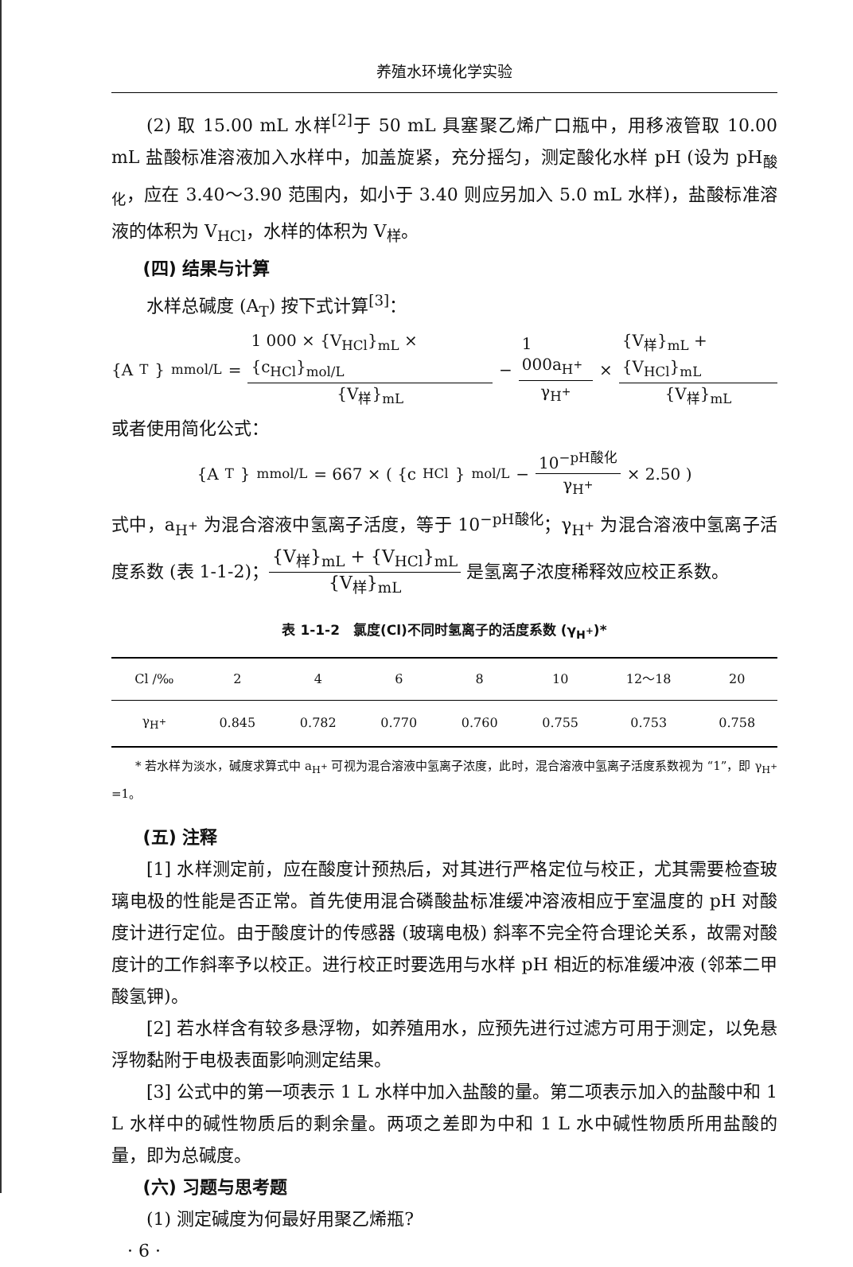养殖水环境化学实验
(2) 取 15.00 mL 水样<sup>[2]</sup>于 50 mL 具塞聚乙烯广口瓶中，用移液管取 10.00 mL 盐酸标准溶液加入水样中，加盖旋紧，充分摇匀，测定酸化水样 pH (设为 pH<sub>酸化</sub>，应在 3.40～3.90 范围内，如小于 3.40 则应另加入 5.0 mL 水样)，盐酸标准溶液的体积为 V<sub>HCl</sub>，水样的体积为 V<sub>样</sub>。
(四) 结果与计算
水样总碱度 (A<sub>T</sub>) 按下式计算<sup>[3]</sup>：
{A<sub>T</sub>}<sub>mmol/L</sub> = 1 000 × {V<sub>HCl</sub>}<sub>mL</sub> × {c<sub>HCl</sub>}<sub>mol/L</sub> {V<sub>样</sub>}<sub>mL</sub> − 1 000a<sub>H<sup>+</sup></sub> γ<sub>H<sup>+</sup></sub> × {V<sub>样</sub>}<sub>mL</sub> + {V<sub>HCl</sub>}<sub>mL</sub> {V<sub>样</sub>}<sub>mL</sub>
或者使用简化公式：
{A<sub>T</sub>}<sub>mmol/L</sub> = 667 × ( {c<sub>HCl</sub>}<sub>mol/L</sub> − 10<sup>−pH酸化</sup> γ<sub>H<sup>+</sup></sub> × 2.50 )
式中，a<sub>H<sup>+</sup></sub> 为混合溶液中氢离子活度，等于 10<sup>−pH酸化</sup>；γ<sub>H<sup>+</sup></sub> 为混合溶液中氢离子活度系数 (表 1-1-2)；{V<sub>样</sub>}<sub>mL</sub> + {V<sub>HCl</sub>}<sub>mL</sub> {V<sub>样</sub>}<sub>mL</sub> 是氢离子浓度稀释效应校正系数。
表 1-1-2　氯度(Cl)不同时氢离子的活度系数 (γ<sub>H<sup>+</sup></sub>)*
| Cl /‰ | 2 | 4 | 6 | 8 | 10 | 12～18 | 20 |
| --- | --- | --- | --- | --- | --- | --- | --- |
| γ<sub>H<sup>+</sup></sub> | 0.845 | 0.782 | 0.770 | 0.760 | 0.755 | 0.753 | 0.758 |
* 若水样为淡水，碱度求算式中 a<sub>H<sup>+</sup></sub> 可视为混合溶液中氢离子浓度，此时，混合溶液中氢离子活度系数视为 “1”，即 γ<sub>H<sup>+</sup></sub> =1。
(五) 注释
[1] 水样测定前，应在酸度计预热后，对其进行严格定位与校正，尤其需要检查玻璃电极的性能是否正常。首先使用混合磷酸盐标准缓冲溶液相应于室温度的 pH 对酸度计进行定位。由于酸度计的传感器 (玻璃电极) 斜率不完全符合理论关系，故需对酸度计的工作斜率予以校正。进行校正时要选用与水样 pH 相近的标准缓冲液 (邻苯二甲酸氢钾)。
[2] 若水样含有较多悬浮物，如养殖用水，应预先进行过滤方可用于测定，以免悬浮物黏附于电极表面影响测定结果。
[3] 公式中的第一项表示 1 L 水样中加入盐酸的量。第二项表示加入的盐酸中和 1 L 水样中的碱性物质后的剩余量。两项之差即为中和 1 L 水中碱性物质所用盐酸的量，即为总碱度。
(六) 习题与思考题
(1) 测定碱度为何最好用聚乙烯瓶?
· 6 ·